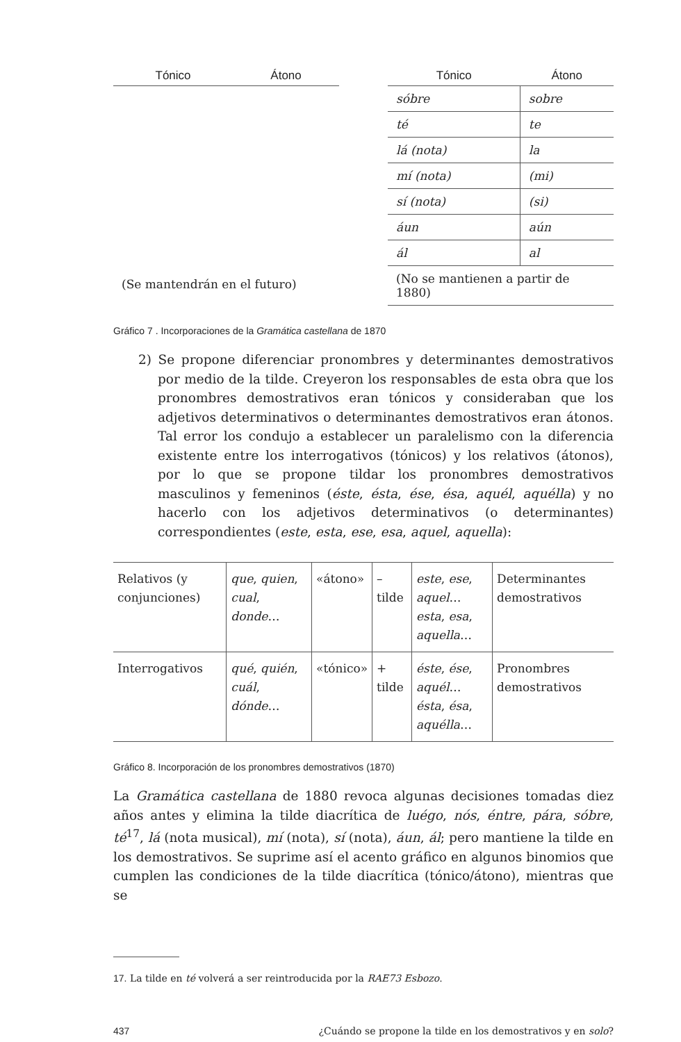| Tónico | Átono |
| --- | --- |
| (Se mantendrán en el futuro) | |
| Tónico | Átono |
| --- | --- |
| sóbre | sobre |
| té | te |
| lá (nota) | la |
| mí (nota) | (mi) |
| sí (nota) | (si) |
| áun | aún |
| ál | al |
| (No se mantienen a partir de 1880) | |
Gráfico 7 . Incorporaciones de la Gramática castellana de 1870
2) Se propone diferenciar pronombres y determinantes demostrativos por medio de la tilde. Creyeron los responsables de esta obra que los pronombres demostrativos eran tónicos y consideraban que los adjetivos determinativos o determinantes demostrativos eran átonos. Tal error los condujo a establecer un paralelismo con la diferencia existente entre los interrogativos (tónicos) y los relativos (átonos), por lo que se propone tildar los pronombres demostrativos masculinos y femeninos (éste, ésta, ése, ésa, aquél, aquélla) y no hacerlo con los adjetivos determinativos (o determinantes) correspondientes (este, esta, ese, esa, aquel, aquella):
| Relativos (y conjunciones) | que , quien , cual , donde … | «átono» | – tilde | este , ese , aquel … esta , esa , aquella … | Determinantes demostrativos |
| Interrogativos | qué , quién , cuál , dónde … | «tónico» | + tilde | éste , ése , aquél … ésta , ésa , aquélla … | Pronombres demostrativos |
Gráfico 8. Incorporación de los pronombres demostrativos (1870)
La Gramática castellana de 1880 revoca algunas decisiones tomadas diez años antes y elimina la tilde diacrítica de luégo, nós, éntre, pára, sóbre, té<sup>17</sup>, lá (nota musical), mí (nota), sí (nota), áun, ál; pero mantiene la tilde en los demostrativos. Se suprime así el acento gráfico en algunos binomios que cumplen las condiciones de la tilde diacrítica (tónico/átono), mientras que se
17. La tilde en té volverá a ser reintroducida por la RAE73 Esbozo.
437 ¿Cuándo se propone la tilde en los demostrativos y en solo?